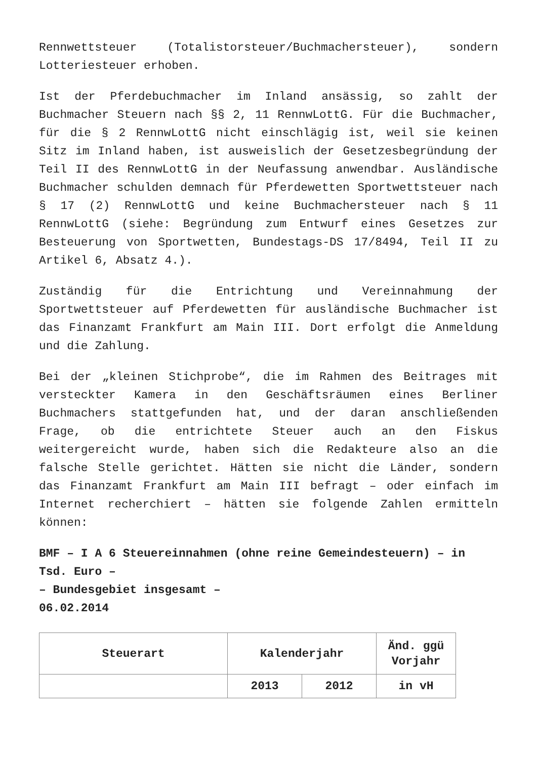Rennwettsteuer (Totalistorsteuer/Buchmachersteuer), sondern Lotteriesteuer erhoben.
Ist der Pferdebuchmacher im Inland ansässig, so zahlt der Buchmacher Steuern nach §§ 2, 11 RennwLottG. Für die Buchmacher, für die § 2 RennwLottG nicht einschlägig ist, weil sie keinen Sitz im Inland haben, ist ausweislich der Gesetzesbegründung der Teil II des RennwLottG in der Neufassung anwendbar. Ausländische Buchmacher schulden demnach für Pferdewetten Sportwettsteuer nach § 17 (2) RennwLottG und keine Buchmachersteuer nach § 11 RennwLottG (siehe: Begründung zum Entwurf eines Gesetzes zur Besteuerung von Sportwetten, Bundestags-DS 17/8494, Teil II zu Artikel 6, Absatz 4.).
Zuständig für die Entrichtung und Vereinnahmung der Sportwettsteuer auf Pferdewetten für ausländische Buchmacher ist das Finanzamt Frankfurt am Main III. Dort erfolgt die Anmeldung und die Zahlung.
Bei der „kleinen Stichprobe“, die im Rahmen des Beitrages mit versteckter Kamera in den Geschäftsräumen eines Berliner Buchmachers stattgefunden hat, und der daran anschließenden Frage, ob die entrichtete Steuer auch an den Fiskus weitergereicht wurde, haben sich die Redakteure also an die falsche Stelle gerichtet. Hätten sie nicht die Länder, sondern das Finanzamt Frankfurt am Main III befragt – oder einfach im Internet recherchiert – hätten sie folgende Zahlen ermitteln können:
BMF – I A 6 Steuereinnahmen (ohne reine Gemeindesteuern) – in Tsd. Euro –
– Bundesgebiet insgesamt –
06.02.2014
| Steuerart | Kalenderjahr | | Änd. ggü Vorjahr |
| --- | --- | --- | --- |
| | 2013 | 2012 | in vH |